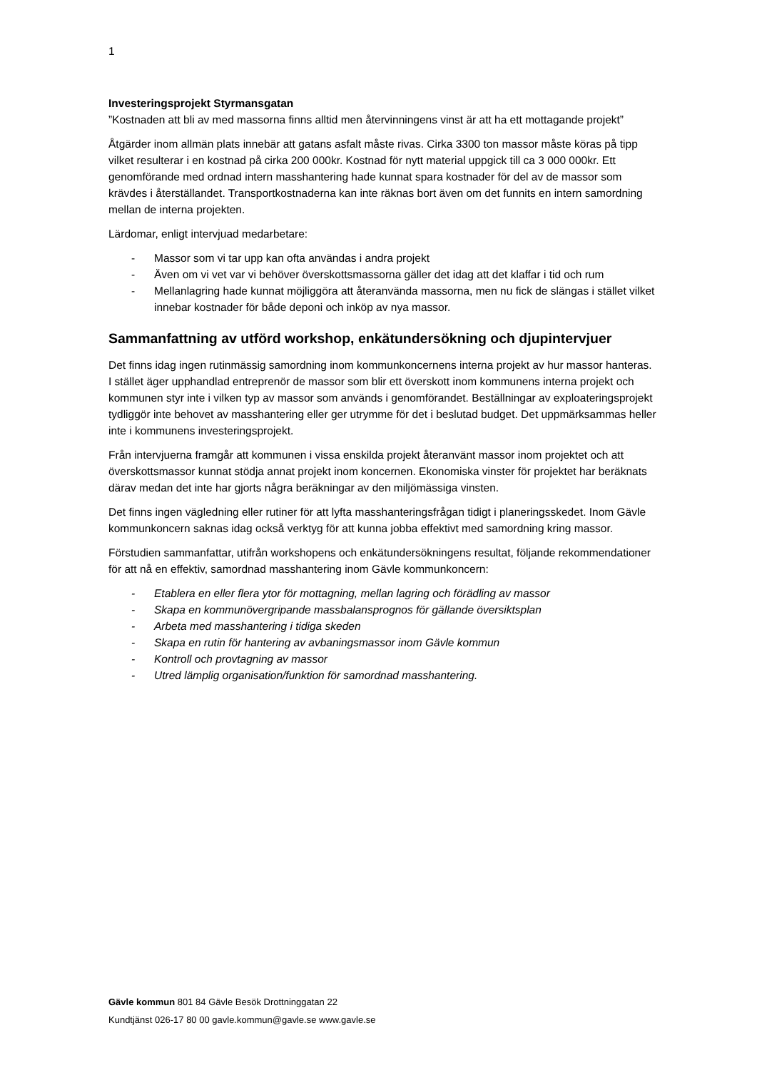1
Investeringsprojekt Styrmansgatan
”Kostnaden att bli av med massorna finns alltid men återvinningens vinst är att ha ett mottagande projekt”
Åtgärder inom allmän plats innebär att gatans asfalt måste rivas. Cirka 3300 ton massor måste köras på tipp vilket resulterar i en kostnad på cirka 200 000kr. Kostnad för nytt material uppgick till ca 3 000 000kr. Ett genomförande med ordnad intern masshantering hade kunnat spara kostnader för del av de massor som krävdes i återställandet. Transportkostnaderna kan inte räknas bort även om det funnits en intern samordning mellan de interna projekten.
Lärdomar, enligt intervjuad medarbetare:
- Massor som vi tar upp kan ofta användas i andra projekt
- Även om vi vet var vi behöver överskottsmassorna gäller det idag att det klaffar i tid och rum
- Mellanlagring hade kunnat möjliggöra att återanvända massorna, men nu fick de slängas i stället vilket innebar kostnader för både deponi och inköp av nya massor.
Sammanfattning av utförd workshop, enkätundersökning och djupintervjuer
Det finns idag ingen rutinmässig samordning inom kommunkoncernens interna projekt av hur massor hanteras. I stället äger upphandlad entreprenör de massor som blir ett överskott inom kommunens interna projekt och kommunen styr inte i vilken typ av massor som används i genomförandet. Beställningar av exploateringsprojekt tydliggör inte behovet av masshantering eller ger utrymme för det i beslutad budget. Det uppmärksammas heller inte i kommunens investeringsprojekt.
Från intervjuerna framgår att kommunen i vissa enskilda projekt återanvänt massor inom projektet och att överskottsmassor kunnat stödja annat projekt inom koncernen. Ekonomiska vinster för projektet har beräknats därav medan det inte har gjorts några beräkningar av den miljömässiga vinsten.
Det finns ingen vägledning eller rutiner för att lyfta masshanteringsfrågan tidigt i planeringsskedet. Inom Gävle kommunkoncern saknas idag också verktyg för att kunna jobba effektivt med samordning kring massor.
Förstudien sammanfattar, utifrån workshopens och enkätundersökningens resultat, följande rekommendationer för att nå en effektiv, samordnad masshantering inom Gävle kommunkoncern:
- Etablera en eller flera ytor för mottagning, mellan lagring och förädling av massor
- Skapa en kommunövergripande massbalansprognos för gällande översiktsplan
- Arbeta med masshantering i tidiga skeden
- Skapa en rutin för hantering av avbaningsmassor inom Gävle kommun
- Kontroll och provtagning av massor
- Utred lämplig organisation/funktion för samordnad masshantering.
Gävle kommun 801 84 Gävle Besök Drottninggatan 22
Kundtjänst 026-17 80 00 gavle.kommun@gavle.se www.gavle.se